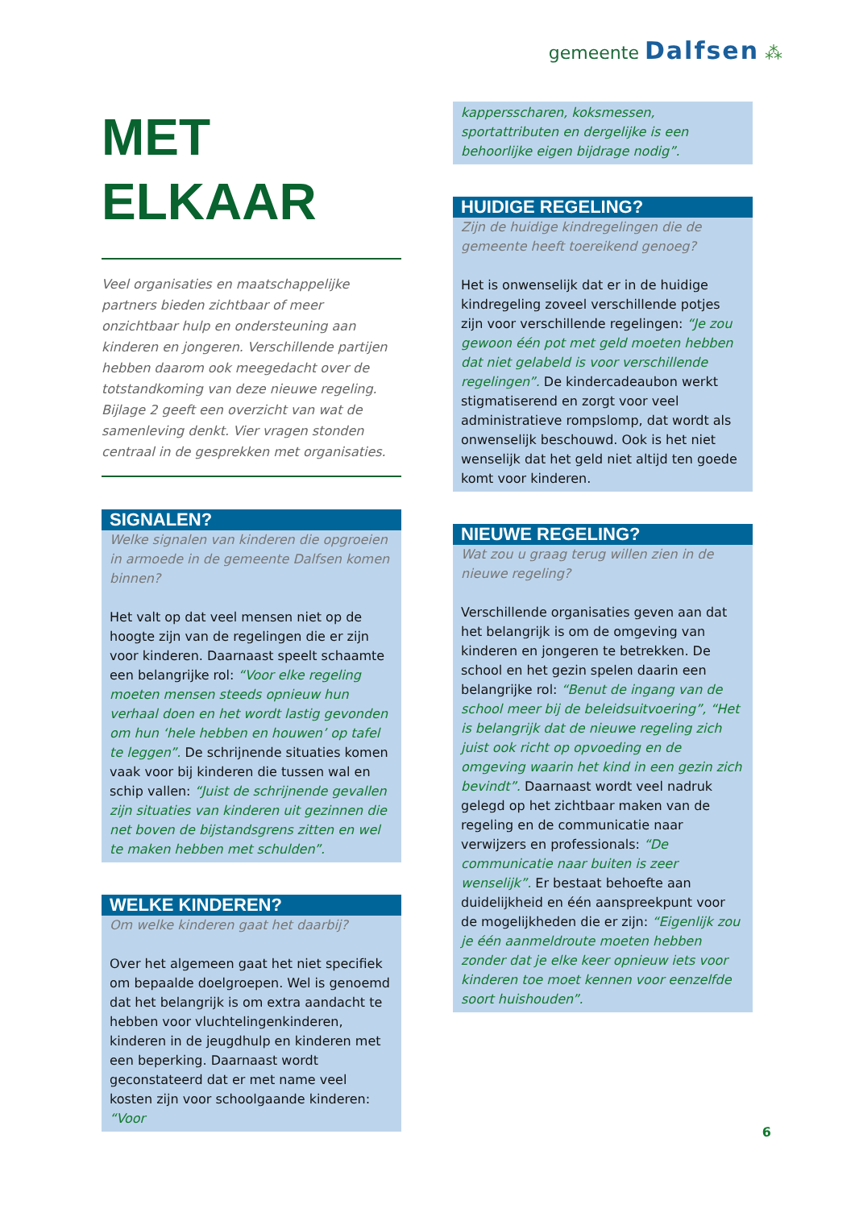gemeente Dalfsen ⁂
MET
ELKAAR
Veel organisaties en maatschappelijke partners bieden zichtbaar of meer onzichtbaar hulp en ondersteuning aan kinderen en jongeren. Verschillende partijen hebben daarom ook meegedacht over de totstandkoming van deze nieuwe regeling. Bijlage 2 geeft een overzicht van wat de samenleving denkt. Vier vragen stonden centraal in de gesprekken met organisaties.
SIGNALEN?
Welke signalen van kinderen die opgroeien in armoede in de gemeente Dalfsen komen binnen?
Het valt op dat veel mensen niet op de hoogte zijn van de regelingen die er zijn voor kinderen. Daarnaast speelt schaamte een belangrijke rol: “Voor elke regeling moeten mensen steeds opnieuw hun verhaal doen en het wordt lastig gevonden om hun ‘hele hebben en houwen’ op tafel te leggen”. De schrijnende situaties komen vaak voor bij kinderen die tussen wal en schip vallen: “Juist de schrijnende gevallen zijn situaties van kinderen uit gezinnen die net boven de bijstandsgrens zitten en wel te maken hebben met schulden”.
WELKE KINDEREN?
Om welke kinderen gaat het daarbij?
Over het algemeen gaat het niet specifiek om bepaalde doelgroepen. Wel is genoemd dat het belangrijk is om extra aandacht te hebben voor vluchtelingenkinderen, kinderen in de jeugdhulp en kinderen met een beperking. Daarnaast wordt geconstateerd dat er met name veel kosten zijn voor schoolgaande kinderen: “Voor
kappersscharen, koksmessen, sportattributen en dergelijke is een behoorlijke eigen bijdrage nodig”.
HUIDIGE REGELING?
Zijn de huidige kindregelingen die de gemeente heeft toereikend genoeg?
Het is onwenselijk dat er in de huidige kindregeling zoveel verschillende potjes zijn voor verschillende regelingen: “Je zou gewoon één pot met geld moeten hebben dat niet gelabeld is voor verschillende regelingen”. De kindercadeaubon werkt stigmatiserend en zorgt voor veel administratieve rompslomp, dat wordt als onwenselijk beschouwd. Ook is het niet wenselijk dat het geld niet altijd ten goede komt voor kinderen.
NIEUWE REGELING?
Wat zou u graag terug willen zien in de nieuwe regeling?
Verschillende organisaties geven aan dat het belangrijk is om de omgeving van kinderen en jongeren te betrekken. De school en het gezin spelen daarin een belangrijke rol: “Benut de ingang van de school meer bij de beleidsuitvoering”, “Het is belangrijk dat de nieuwe regeling zich juist ook richt op opvoeding en de omgeving waarin het kind in een gezin zich bevindt”. Daarnaast wordt veel nadruk gelegd op het zichtbaar maken van de regeling en de communicatie naar verwijzers en professionals: “De communicatie naar buiten is zeer wenselijk”. Er bestaat behoefte aan duidelijkheid en één aanspreekpunt voor de mogelijkheden die er zijn: “Eigenlijk zou je één aanmeldroute moeten hebben zonder dat je elke keer opnieuw iets voor kinderen toe moet kennen voor eenzelfde soort huishouden”.
6